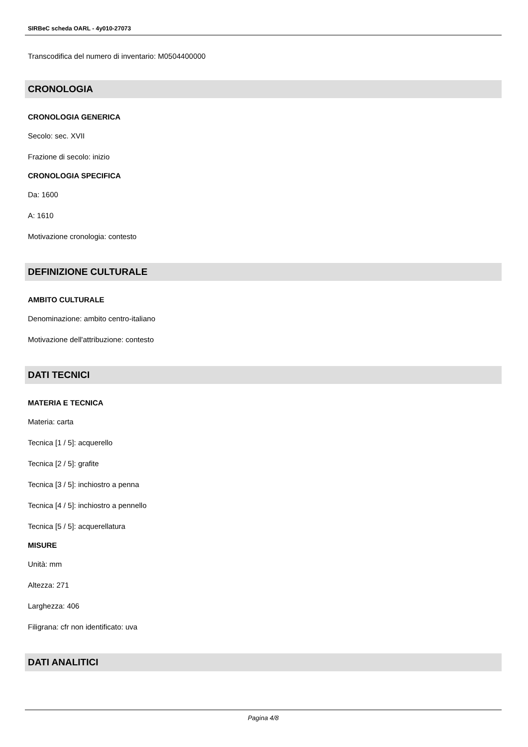SIRBeC scheda OARL - 4y010-27073
Transcodifica del numero di inventario: M0504400000
CRONOLOGIA
CRONOLOGIA GENERICA
Secolo: sec. XVII
Frazione di secolo: inizio
CRONOLOGIA SPECIFICA
Da: 1600
A: 1610
Motivazione cronologia: contesto
DEFINIZIONE CULTURALE
AMBITO CULTURALE
Denominazione: ambito centro-italiano
Motivazione dell'attribuzione: contesto
DATI TECNICI
MATERIA E TECNICA
Materia: carta
Tecnica [1 / 5]: acquerello
Tecnica [2 / 5]: grafite
Tecnica [3 / 5]: inchiostro a penna
Tecnica [4 / 5]: inchiostro a pennello
Tecnica [5 / 5]: acquerellatura
MISURE
Unità: mm
Altezza: 271
Larghezza: 406
Filigrana: cfr non identificato: uva
DATI ANALITICI
Pagina 4/8